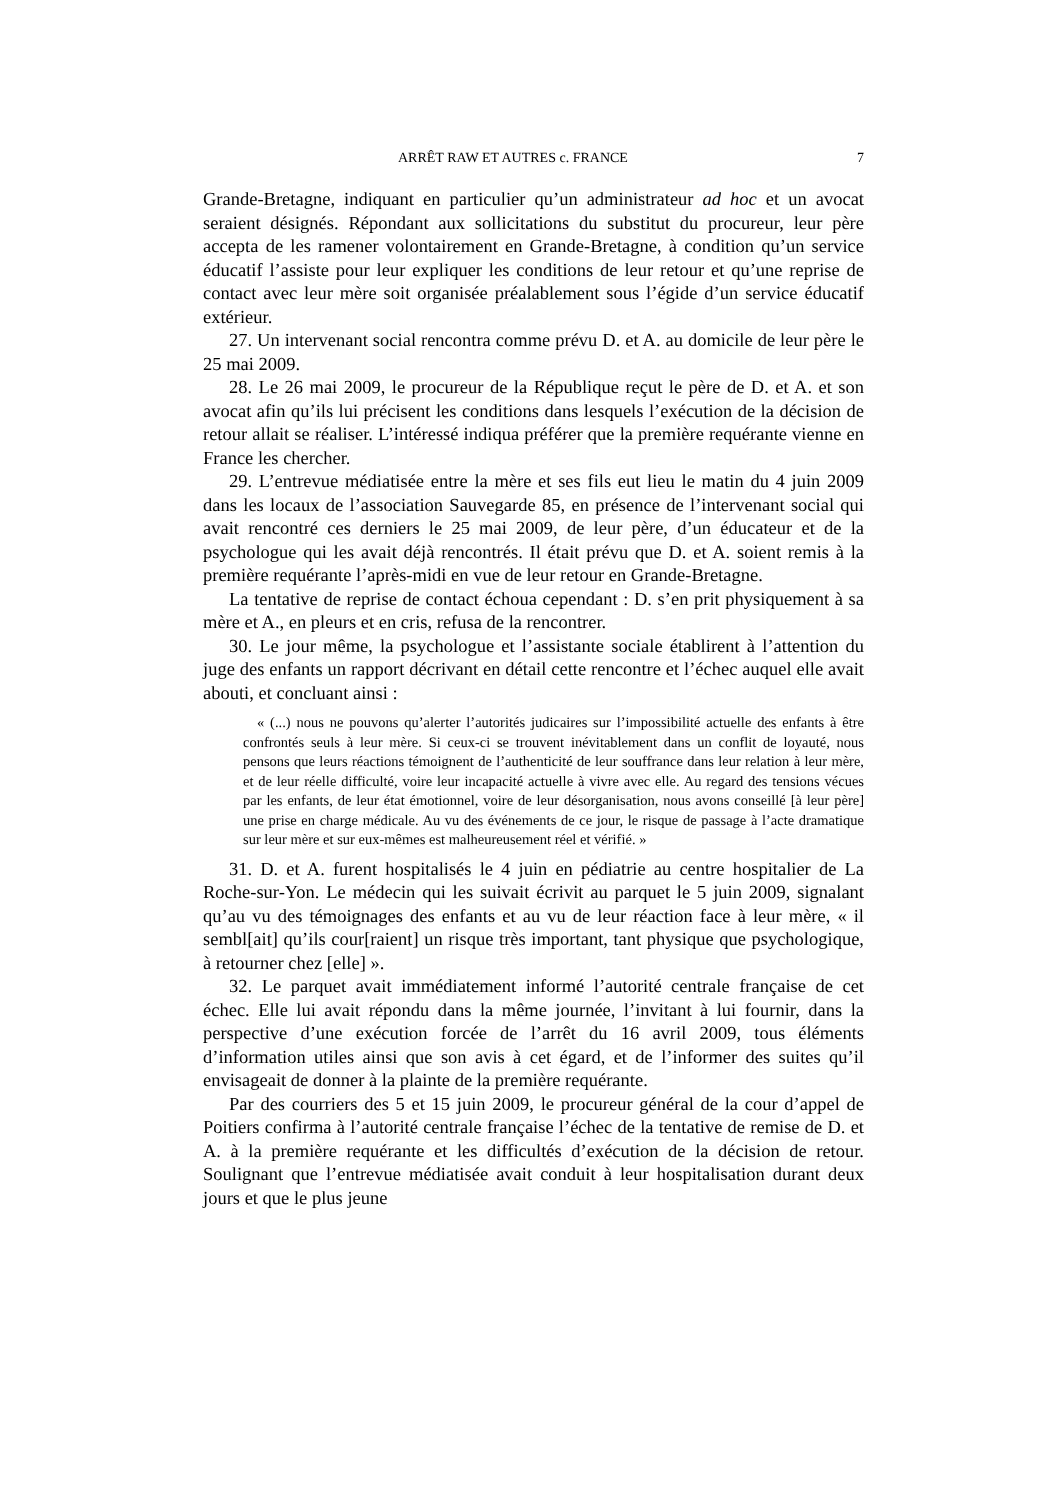ARRÊT RAW ET AUTRES c. FRANCE 7
Grande-Bretagne, indiquant en particulier qu’un administrateur ad hoc et un avocat seraient désignés. Répondant aux sollicitations du substitut du procureur, leur père accepta de les ramener volontairement en Grande-Bretagne, à condition qu’un service éducatif l’assiste pour leur expliquer les conditions de leur retour et qu’une reprise de contact avec leur mère soit organisée préalablement sous l’égide d’un service éducatif extérieur.
27. Un intervenant social rencontra comme prévu D. et A. au domicile de leur père le 25 mai 2009.
28. Le 26 mai 2009, le procureur de la République reçut le père de D. et A. et son avocat afin qu’ils lui précisent les conditions dans lesquels l’exécution de la décision de retour allait se réaliser. L’intéressé indiqua préférer que la première requérante vienne en France les chercher.
29. L’entrevue médiatisée entre la mère et ses fils eut lieu le matin du 4 juin 2009 dans les locaux de l’association Sauvegarde 85, en présence de l’intervenant social qui avait rencontré ces derniers le 25 mai 2009, de leur père, d’un éducateur et de la psychologue qui les avait déjà rencontrés. Il était prévu que D. et A. soient remis à la première requérante l’après-midi en vue de leur retour en Grande-Bretagne.
La tentative de reprise de contact échoua cependant : D. s’en prit physiquement à sa mère et A., en pleurs et en cris, refusa de la rencontrer.
30. Le jour même, la psychologue et l’assistante sociale établirent à l’attention du juge des enfants un rapport décrivant en détail cette rencontre et l’échec auquel elle avait abouti, et concluant ainsi :
« (...) nous ne pouvons qu’alerter l’autorités judicaires sur l’impossibilité actuelle des enfants à être confrontés seuls à leur mère. Si ceux-ci se trouvent inévitablement dans un conflit de loyauté, nous pensons que leurs réactions témoignent de l’authenticité de leur souffrance dans leur relation à leur mère, et de leur réelle difficulté, voire leur incapacité actuelle à vivre avec elle. Au regard des tensions vécues par les enfants, de leur état émotionnel, voire de leur désorganisation, nous avons conseillé [à leur père] une prise en charge médicale. Au vu des événements de ce jour, le risque de passage à l’acte dramatique sur leur mère et sur eux-mêmes est malheureusement réel et vérifié. »
31. D. et A. furent hospitalisés le 4 juin en pédiatrie au centre hospitalier de La Roche-sur-Yon. Le médecin qui les suivait écrivit au parquet le 5 juin 2009, signalant qu’au vu des témoignages des enfants et au vu de leur réaction face à leur mère, « il sembl[ait] qu’ils cour[raient] un risque très important, tant physique que psychologique, à retourner chez [elle] ».
32. Le parquet avait immédiatement informé l’autorité centrale française de cet échec. Elle lui avait répondu dans la même journée, l’invitant à lui fournir, dans la perspective d’une exécution forcée de l’arrêt du 16 avril 2009, tous éléments d’information utiles ainsi que son avis à cet égard, et de l’informer des suites qu’il envisageait de donner à la plainte de la première requérante.
Par des courriers des 5 et 15 juin 2009, le procureur général de la cour d’appel de Poitiers confirma à l’autorité centrale française l’échec de la tentative de remise de D. et A. à la première requérante et les difficultés d’exécution de la décision de retour. Soulignant que l’entrevue médiatisée avait conduit à leur hospitalisation durant deux jours et que le plus jeune